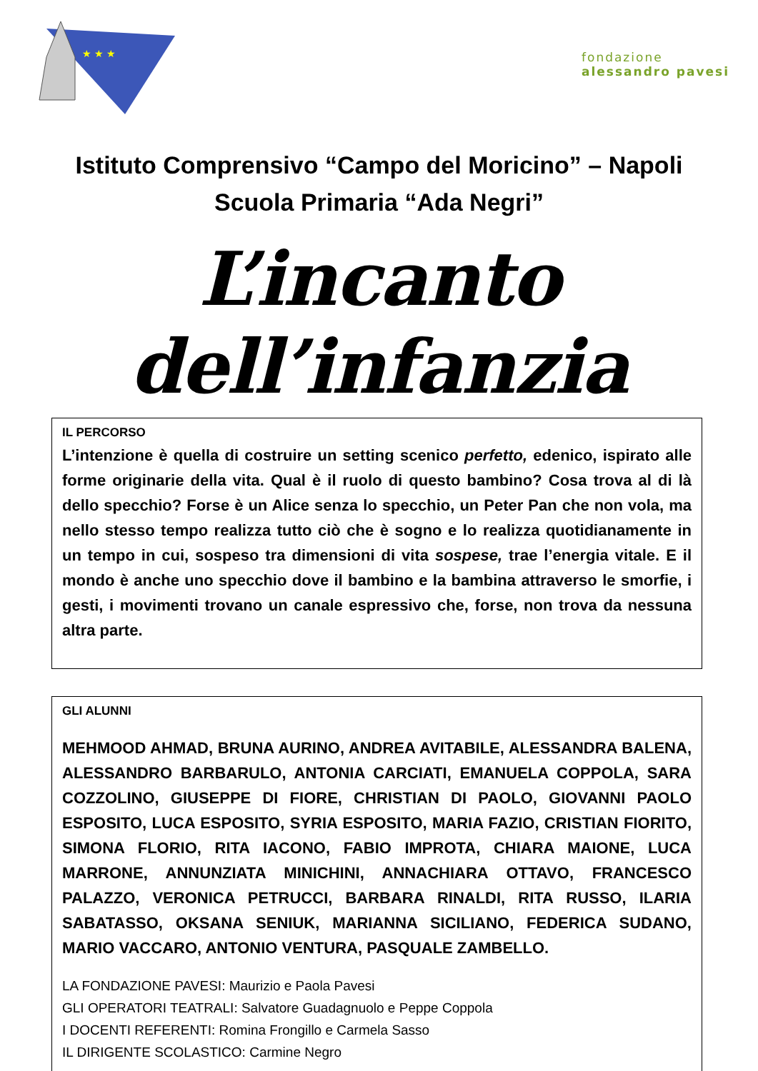★ ★ ★
fondazione
alessandro pavesi
Istituto Comprensivo “Campo del Moricino” – Napoli
Scuola Primaria “Ada Negri”
L’incanto dell’infanzia
IL PERCORSO
L’intenzione è quella di costruire un setting scenico perfetto, edenico, ispirato alle forme originarie della vita. Qual è il ruolo di questo bambino? Cosa trova al di là dello specchio? Forse è un Alice senza lo specchio, un Peter Pan che non vola, ma nello stesso tempo realizza tutto ciò che è sogno e lo realizza quotidianamente in un tempo in cui, sospeso tra dimensioni di vita sospese, trae l’energia vitale. E il mondo è anche uno specchio dove il bambino e la bambina attraverso le smorfie, i gesti, i movimenti trovano un canale espressivo che, forse, non trova da nessuna altra parte.
GLI ALUNNI
MEHMOOD AHMAD, BRUNA AURINO, ANDREA AVITABILE, ALESSANDRA BALENA, ALESSANDRO BARBARULO, ANTONIA CARCIATI, EMANUELA COPPOLA, SARA COZZOLINO, GIUSEPPE DI FIORE, CHRISTIAN DI PAOLO, GIOVANNI PAOLO ESPOSITO, LUCA ESPOSITO, SYRIA ESPOSITO, MARIA FAZIO, CRISTIAN FIORITO, SIMONA FLORIO, RITA IACONO, FABIO IMPROTA, CHIARA MAIONE, LUCA MARRONE, ANNUNZIATA MINICHINI, ANNACHIARA OTTAVO, FRANCESCO PALAZZO, VERONICA PETRUCCI, BARBARA RINALDI, RITA RUSSO, ILARIA SABATASSO, OKSANA SENIUK, MARIANNA SICILIANO, FEDERICA SUDANO, MARIO VACCARO, ANTONIO VENTURA, PASQUALE ZAMBELLO.
LA FONDAZIONE PAVESI: Maurizio e Paola Pavesi
GLI OPERATORI TEATRALI: Salvatore Guadagnuolo e Peppe Coppola
I DOCENTI REFERENTI: Romina Frongillo e Carmela Sasso
IL DIRIGENTE SCOLASTICO: Carmine Negro